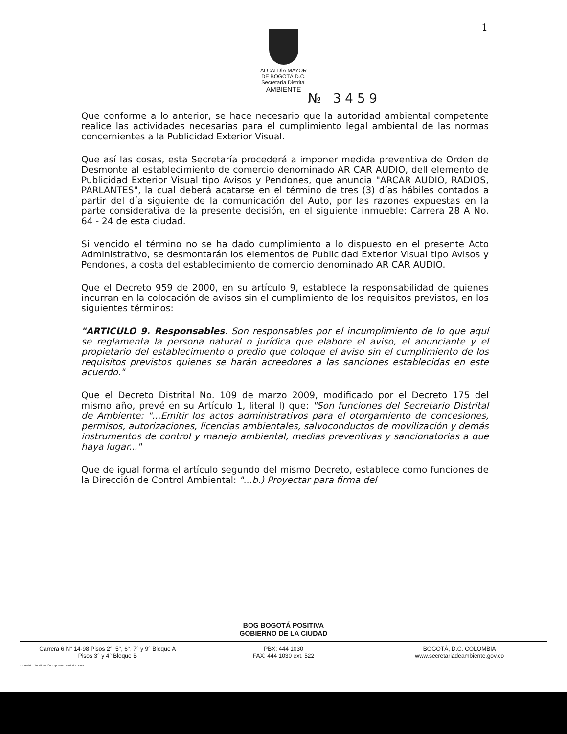1
ALCALDÍA MAYOR
DE BOGOTÁ D.C.
Secretaría Distrital
AMBIENTE
№ 3459
Que conforme a lo anterior, se hace necesario que la autoridad ambiental competente realice las actividades necesarias para el cumplimiento legal ambiental de las normas concernientes a la Publicidad Exterior Visual.
Que así las cosas, esta Secretaría procederá a imponer medida preventiva de Orden de Desmonte al establecimiento de comercio denominado AR CAR AUDIO, dell elemento de Publicidad Exterior Visual tipo Avisos y Pendones, que anuncia "ARCAR AUDIO, RADIOS, PARLANTES", la cual deberá acatarse en el término de tres (3) días hábiles contados a partir del día siguiente de la comunicación del Auto, por las razones expuestas en la parte considerativa de la presente decisión, en el siguiente inmueble: Carrera 28 A No. 64 - 24 de esta ciudad.
Si vencido el término no se ha dado cumplimiento a lo dispuesto en el presente Acto Administrativo, se desmontarán los elementos de Publicidad Exterior Visual tipo Avisos y Pendones, a costa del establecimiento de comercio denominado AR CAR AUDIO.
Que el Decreto 959 de 2000, en su artículo 9, establece la responsabilidad de quienes incurran en la colocación de avisos sin el cumplimiento de los requisitos previstos, en los siguientes términos:
"ARTICULO 9. Responsables. Son responsables por el incumplimiento de lo que aquí se reglamenta la persona natural o jurídica que elabore el aviso, el anunciante y el propietario del establecimiento o predio que coloque el aviso sin el cumplimiento de los requisitos previstos quienes se harán acreedores a las sanciones establecidas en este acuerdo."
Que el Decreto Distrital No. 109 de marzo 2009, modificado por el Decreto 175 del mismo año, prevé en su Artículo 1, literal l) que: "Son funciones del Secretario Distrital de Ambiente: "...Emitir los actos administrativos para el otorgamiento de concesiones, permisos, autorizaciones, licencias ambientales, salvoconductos de movilización y demás instrumentos de control y manejo ambiental, medias preventivas y sancionatorias a que haya lugar..."
Que de igual forma el artículo segundo del mismo Decreto, establece como funciones de la Dirección de Control Ambiental: "...b.) Proyectar para firma del
BOG BOGOTÁ POSITIVA
GOBIERNO DE LA CIUDAD
Carrera 6 N° 14-98 Pisos 2°, 5°, 6°, 7° y 9° Bloque A
Pisos 3° y 4° Bloque B
PBX: 444 1030
FAX: 444 1030 ext. 522
BOGOTÁ, D.C. COLOMBIA
www.secretariadeambiente.gov.co
Impresión: Subdirección Imprenta Distrital - DDDI